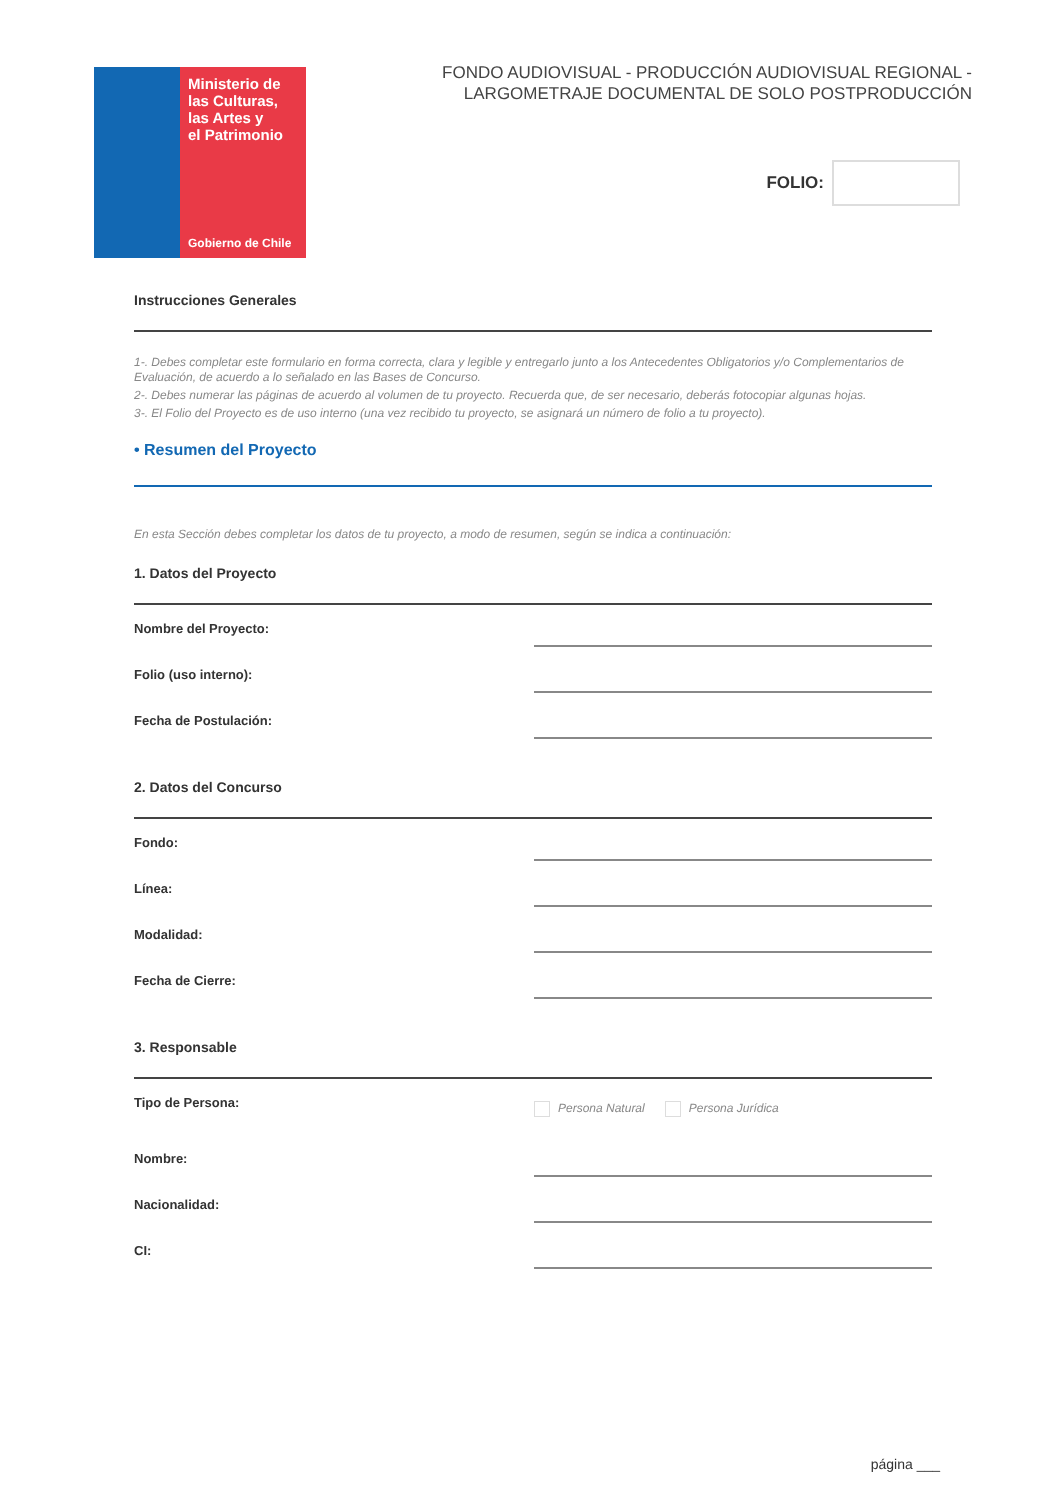Ministerio de
las Culturas,
las Artes y
el Patrimonio
Gobierno de Chile
FONDO AUDIOVISUAL - PRODUCCIÓN AUDIOVISUAL REGIONAL -
LARGOMETRAJE DOCUMENTAL DE SOLO POSTPRODUCCIÓN
FOLIO:
Instrucciones Generales
1-. Debes completar este formulario en forma correcta, clara y legible y entregarlo junto a los Antecedentes Obligatorios y/o Complementarios de Evaluación, de acuerdo a lo señalado en las Bases de Concurso.
2-. Debes numerar las páginas de acuerdo al volumen de tu proyecto. Recuerda que, de ser necesario, deberás fotocopiar algunas hojas.
3-. El Folio del Proyecto es de uso interno (una vez recibido tu proyecto, se asignará un número de folio a tu proyecto).
• Resumen del Proyecto
En esta Sección debes completar los datos de tu proyecto, a modo de resumen, según se indica a continuación:
1. Datos del Proyecto
Nombre del Proyecto:
Folio (uso interno):
Fecha de Postulación:
2. Datos del Concurso
Fondo:
Línea:
Modalidad:
Fecha de Cierre:
3. Responsable
Tipo de Persona:
Persona Natural Persona Jurídica
Nombre:
Nacionalidad:
CI:
página ___